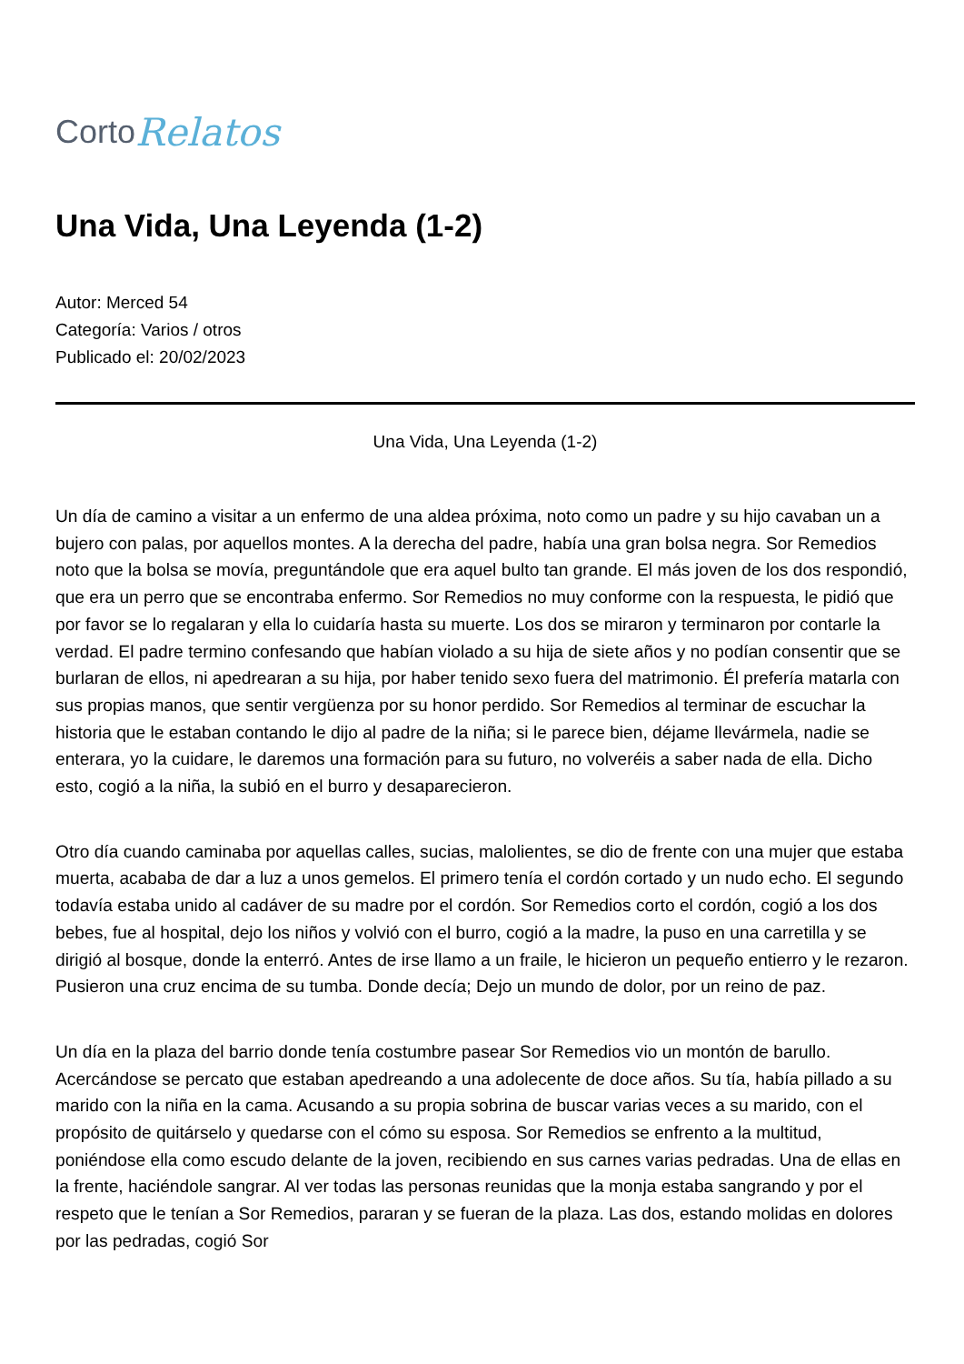Corto Relatos
Una Vida, Una Leyenda (1-2)
Autor: Merced 54
Categoría: Varios / otros
Publicado el: 20/02/2023
Una Vida, Una Leyenda (1-2)
Un día de camino a visitar a un enfermo de una aldea próxima, noto como un padre y su hijo cavaban un a bujero con palas, por aquellos montes. A la derecha del padre, había una gran bolsa negra. Sor Remedios noto que la bolsa se movía, preguntándole que era aquel bulto tan grande. El más joven de los dos respondió, que era un perro que se encontraba enfermo. Sor Remedios no muy conforme con la respuesta, le pidió que por favor se lo regalaran y ella lo cuidaría hasta su muerte. Los dos se miraron y terminaron por contarle la verdad. El padre termino confesando que habían violado a su hija de siete años y no podían consentir que se burlaran de ellos, ni apedrearan a su hija, por haber tenido sexo fuera del matrimonio. Él prefería matarla con sus propias manos, que sentir vergüenza por su honor perdido. Sor Remedios al terminar de escuchar la historia que le estaban contando le dijo al padre de la niña; si le parece bien, déjame llevármela, nadie se enterara, yo la cuidare, le daremos una formación para su futuro, no volveréis a saber nada de ella. Dicho esto, cogió a la niña, la subió en el burro y desaparecieron.
Otro día cuando caminaba por aquellas calles, sucias, malolientes, se dio de frente con una mujer que estaba muerta, acababa de dar a luz a unos gemelos. El primero tenía el cordón cortado y un nudo echo. El segundo todavía estaba unido al cadáver de su madre por el cordón. Sor Remedios corto el cordón, cogió a los dos bebes, fue al hospital, dejo los niños y volvió con el burro, cogió a la madre, la puso en una carretilla y se dirigió al bosque, donde la enterró. Antes de irse llamo a un fraile, le hicieron un pequeño entierro y le rezaron. Pusieron una cruz encima de su tumba. Donde decía; Dejo un mundo de dolor, por un reino de paz.
Un día en la plaza del barrio donde tenía costumbre pasear Sor Remedios vio un montón de barullo. Acercándose se percato que estaban apedreando a una adolecente de doce años. Su tía, había pillado a su marido con la niña en la cama. Acusando a su propia sobrina de buscar varias veces a su marido, con el propósito de quitárselo y quedarse con el cómo su esposa. Sor Remedios se enfrento a la multitud, poniéndose ella como escudo delante de la joven, recibiendo en sus carnes varias pedradas. Una de ellas en la frente, haciéndole sangrar. Al ver todas las personas reunidas que la monja estaba sangrando y por el respeto que le tenían a Sor Remedios, pararan y se fueran de la plaza. Las dos, estando molidas en dolores por las pedradas, cogió Sor